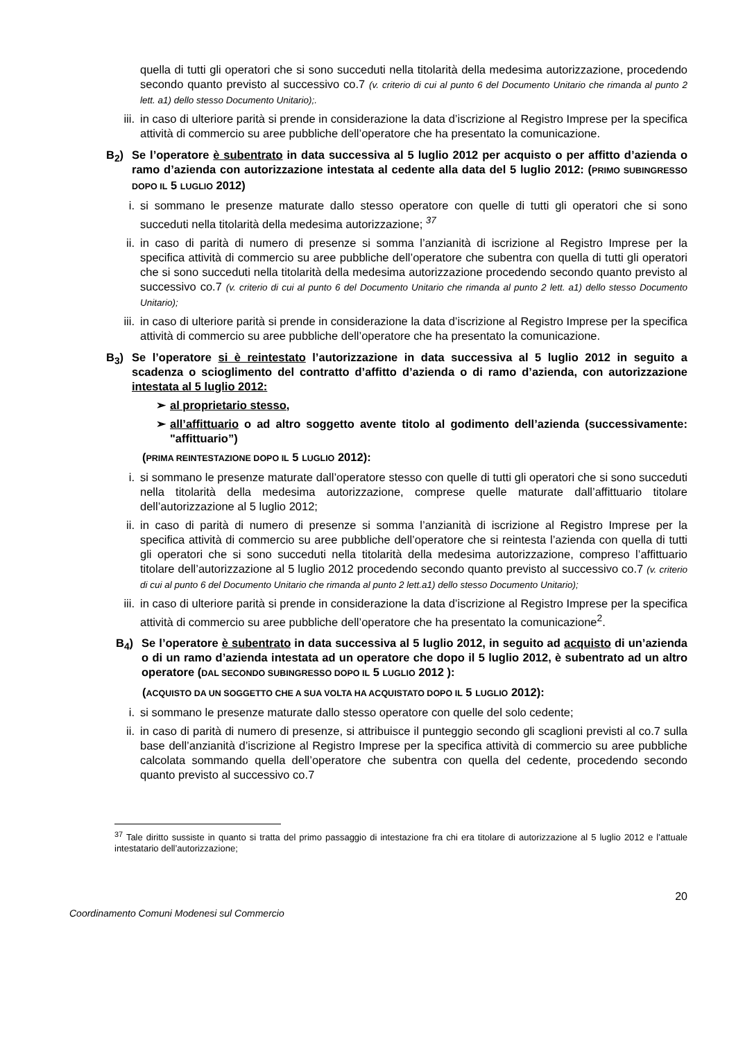quella di tutti gli operatori che si sono succeduti nella titolarità della medesima autorizzazione, procedendo secondo quanto previsto al successivo co.7 (v. criterio di cui al punto 6 del Documento Unitario che rimanda al punto 2 lett. a1) dello stesso Documento Unitario);.
iii. in caso di ulteriore parità si prende in considerazione la data d’iscrizione al Registro Imprese per la specifica attività di commercio su aree pubbliche dell’operatore che ha presentato la comunicazione.
B<sub>2</sub>) Se l’operatore è subentrato in data successiva al 5 luglio 2012 per acquisto o per affitto d’azienda o ramo d’azienda con autorizzazione intestata al cedente alla data del 5 luglio 2012: (PRIMO SUBINGRESSO DOPO IL 5 LUGLIO 2012)
i. si sommano le presenze maturate dallo stesso operatore con quelle di tutti gli operatori che si sono succeduti nella titolarità della medesima autorizzazione; <sup>37</sup>
ii. in caso di parità di numero di presenze si somma l’anzianità di iscrizione al Registro Imprese per la specifica attività di commercio su aree pubbliche dell’operatore che subentra con quella di tutti gli operatori che si sono succeduti nella titolarità della medesima autorizzazione procedendo secondo quanto previsto al successivo co.7 (v. criterio di cui al punto 6 del Documento Unitario che rimanda al punto 2 lett. a1) dello stesso Documento Unitario);
iii. in caso di ulteriore parità si prende in considerazione la data d’iscrizione al Registro Imprese per la specifica attività di commercio su aree pubbliche dell’operatore che ha presentato la comunicazione.
B<sub>3</sub>) Se l’operatore si è reintestato l’autorizzazione in data successiva al 5 luglio 2012 in seguito a scadenza o scioglimento del contratto d’affitto d’azienda o di ramo d’azienda, con autorizzazione intestata al 5 luglio 2012:
➢ al proprietario stesso,
➢ all’affittuario o ad altro soggetto avente titolo al godimento dell’azienda (successivamente: "affittuario”)
(PRIMA REINTESTAZIONE DOPO IL 5 LUGLIO 2012):
i. si sommano le presenze maturate dall’operatore stesso con quelle di tutti gli operatori che si sono succeduti nella titolarità della medesima autorizzazione, comprese quelle maturate dall’affittuario titolare dell’autorizzazione al 5 luglio 2012;
ii. in caso di parità di numero di presenze si somma l’anzianità di iscrizione al Registro Imprese per la specifica attività di commercio su aree pubbliche dell’operatore che si reintesta l’azienda con quella di tutti gli operatori che si sono succeduti nella titolarità della medesima autorizzazione, compreso l’affittuario titolare dell’autorizzazione al 5 luglio 2012 procedendo secondo quanto previsto al successivo co.7 (v. criterio di cui al punto 6 del Documento Unitario che rimanda al punto 2 lett.a1) dello stesso Documento Unitario);
iii. in caso di ulteriore parità si prende in considerazione la data d’iscrizione al Registro Imprese per la specifica attività di commercio su aree pubbliche dell’operatore che ha presentato la comunicazione<sup>2</sup>.
B<sub>4</sub>) Se l’operatore è subentrato in data successiva al 5 luglio 2012, in seguito ad acquisto di un’azienda o di un ramo d’azienda intestata ad un operatore che dopo il 5 luglio 2012, è subentrato ad un altro operatore (DAL SECONDO SUBINGRESSO DOPO IL 5 LUGLIO 2012 ):
(ACQUISTO DA UN SOGGETTO CHE A SUA VOLTA HA ACQUISTATO DOPO IL 5 LUGLIO 2012):
i. si sommano le presenze maturate dallo stesso operatore con quelle del solo cedente;
ii. in caso di parità di numero di presenze, si attribuisce il punteggio secondo gli scaglioni previsti al co.7 sulla base dell’anzianità d’iscrizione al Registro Imprese per la specifica attività di commercio su aree pubbliche calcolata sommando quella dell’operatore che subentra con quella del cedente, procedendo secondo quanto previsto al successivo co.7
<sup>37</sup> Tale diritto sussiste in quanto si tratta del primo passaggio di intestazione fra chi era titolare di autorizzazione al 5 luglio 2012 e l’attuale intestatario dell’autorizzazione;
20
Coordinamento Comuni Modenesi sul Commercio